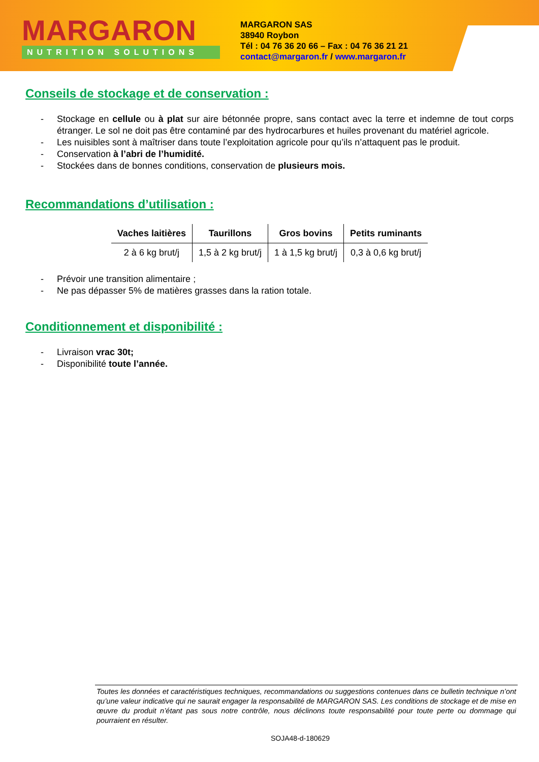MARGARON
NUTRITION SOLUTIONS
MARGARON SAS
38940 Roybon
Tél : 04 76 36 20 66 – Fax : 04 76 36 21 21
contact@margaron.fr / www.margaron.fr
Conseils de stockage et de conservation :
- Stockage en cellule ou à plat sur aire bétonnée propre, sans contact avec la terre et indemne de tout corps étranger. Le sol ne doit pas être contaminé par des hydrocarbures et huiles provenant du matériel agricole.
- Les nuisibles sont à maîtriser dans toute l’exploitation agricole pour qu’ils n’attaquent pas le produit.
- Conservation à l’abri de l’humidité.
- Stockées dans de bonnes conditions, conservation de plusieurs mois.
Recommandations d’utilisation :
| Vaches laitières | Taurillons | Gros bovins | Petits ruminants |
| --- | --- | --- | --- |
| 2 à 6 kg brut/j | 1,5 à 2 kg brut/j | 1 à 1,5 kg brut/j | 0,3 à 0,6 kg brut/j |
- Prévoir une transition alimentaire ;
- Ne pas dépasser 5% de matières grasses dans la ration totale.
Conditionnement et disponibilité :
- Livraison vrac 30t;
- Disponibilité toute l’année.
Toutes les données et caractéristiques techniques, recommandations ou suggestions contenues dans ce bulletin technique n’ont qu’une valeur indicative qui ne saurait engager la responsabilité de MARGARON SAS. Les conditions de stockage et de mise en œuvre du produit n’étant pas sous notre contrôle, nous déclinons toute responsabilité pour toute perte ou dommage qui pourraient en résulter.
SOJA48-d-180629